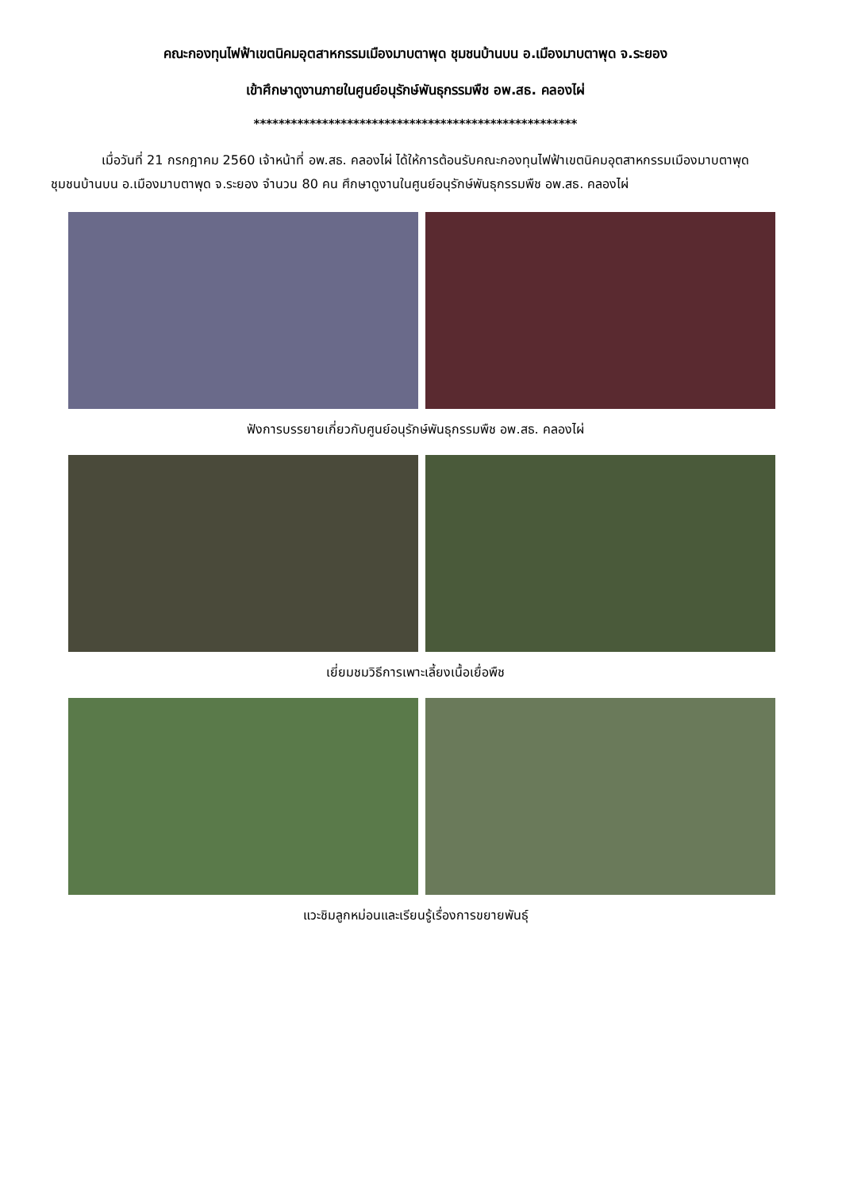คณะกองทุนไฟฟ้าเขตนิคมอุตสาหกรรมเมืองมาบตาพุด ชุมชนบ้านบน อ.เมืองมาบตาพุด จ.ระยอง
เข้าศึกษาดูงานภายในศูนย์อนุรักษ์พันธุกรรมพืช อพ.สธ. คลองไผ่
****************************************************
เมื่อวันที่ 21 กรกฎาคม 2560 เจ้าหน้าที่ อพ.สธ. คลองไผ่ ได้ให้การต้อนรับคณะกองทุนไฟฟ้าเขตนิคมอุตสาหกรรมเมืองมาบตาพุด ชุมชนบ้านบน อ.เมืองมาบตาพุด จ.ระยอง จำนวน 80 คน ศึกษาดูงานในศูนย์อนุรักษ์พันธุกรรมพืช อพ.สธ. คลองไผ่
ฟังการบรรยายเกี่ยวกับศูนย์อนุรักษ์พันธุกรรมพืช อพ.สธ. คลองไผ่
เยี่ยมชมวิธีการเพาะเลี้ยงเนื้อเยื่อพืช
แวะชิมลูกหม่อนและเรียนรู้เรื่องการขยายพันธุ์